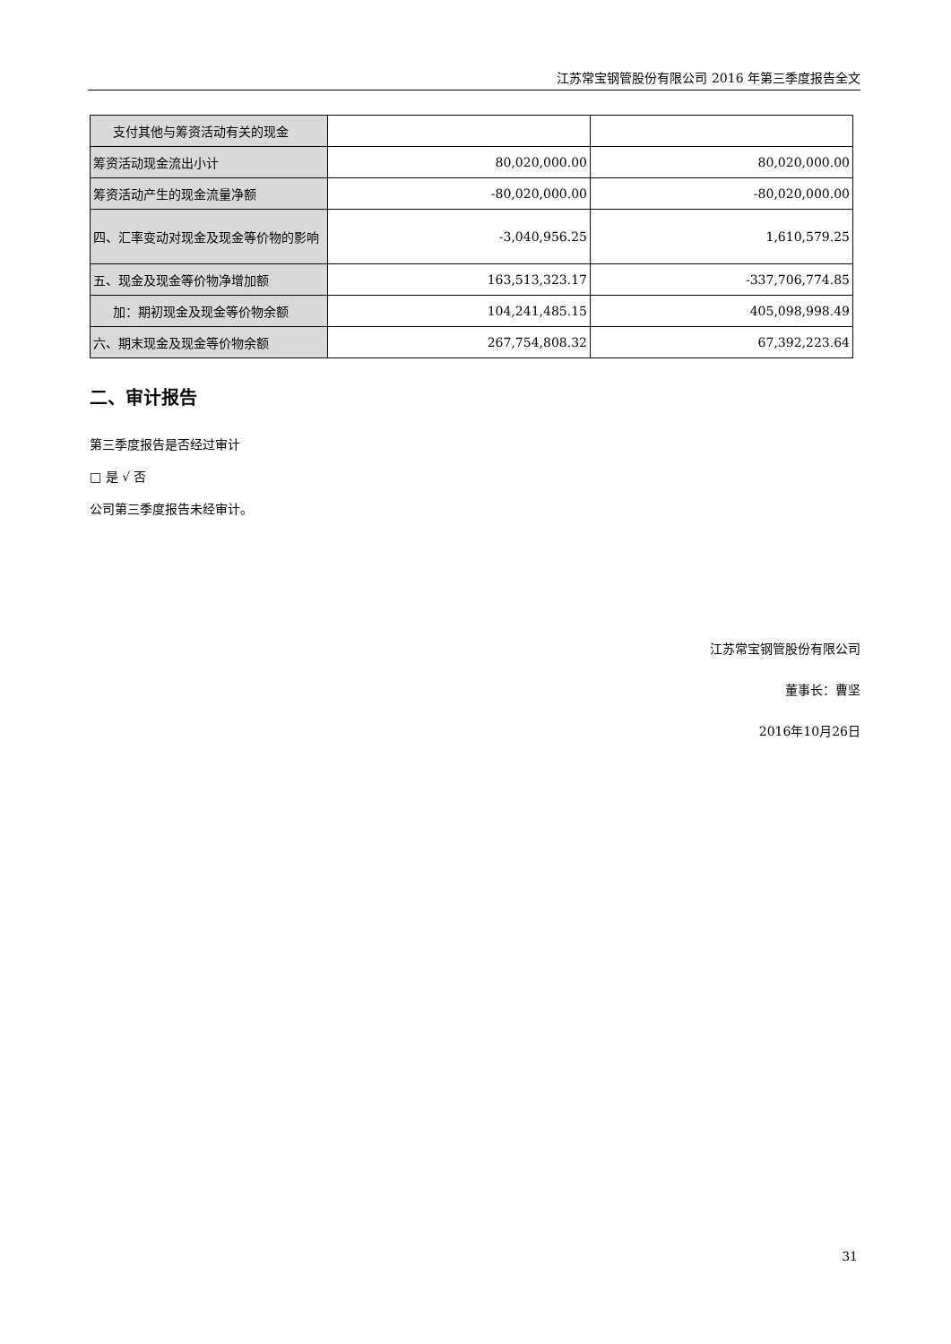江苏常宝钢管股份有限公司 2016 年第三季度报告全文
| 支付其他与筹资活动有关的现金 | | |
| 筹资活动现金流出小计 | 80,020,000.00 | 80,020,000.00 |
| 筹资活动产生的现金流量净额 | -80,020,000.00 | -80,020,000.00 |
| 四、汇率变动对现金及现金等价物的影响 | -3,040,956.25 | 1,610,579.25 |
| 五、现金及现金等价物净增加额 | 163,513,323.17 | -337,706,774.85 |
| 加：期初现金及现金等价物余额 | 104,241,485.15 | 405,098,998.49 |
| 六、期末现金及现金等价物余额 | 267,754,808.32 | 67,392,223.64 |
二、审计报告
第三季度报告是否经过审计
□ 是 √ 否
公司第三季度报告未经审计。
江苏常宝钢管股份有限公司
董事长：曹坚
2016年10月26日
31